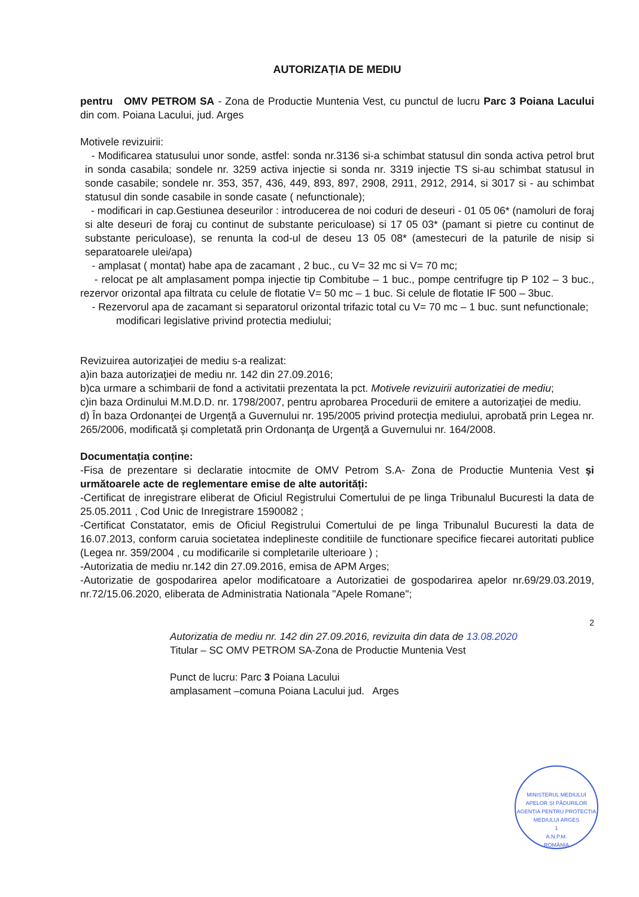AUTORIZAȚIA DE MEDIU
pentru OMV PETROM SA - Zona de Productie Muntenia Vest, cu punctul de lucru Parc 3 Poiana Lacului din com. Poiana Lacului, jud. Arges
Motivele revizuirii:
- Modificarea statusului unor sonde, astfel: sonda nr.3136 si-a schimbat statusul din sonda activa petrol brut in sonda casabila; sondele nr. 3259 activa injectie si sonda nr. 3319 injectie TS si-au schimbat statusul in sonde casabile; sondele nr. 353, 357, 436, 449, 893, 897, 2908, 2911, 2912, 2914, si 3017 si - au schimbat statusul din sonde casabile in sonde casate ( nefunctionale);
- modificari in cap.Gestiunea deseurilor : introducerea de noi coduri de deseuri - 01 05 06* (namoluri de foraj si alte deseuri de foraj cu continut de substante periculoase) si 17 05 03* (pamant si pietre cu continut de substante periculoase), se renunta la cod-ul de deseu 13 05 08* (amestecuri de la paturile de nisip si separatoarele ulei/apa)
- amplasat ( montat) habe apa de zacamant , 2 buc., cu V= 32 mc si V= 70 mc;
- relocat pe alt amplasament pompa injectie tip Combitube – 1 buc., pompe centrifugre tip P 102 – 3 buc., rezervor orizontal apa filtrata cu celule de flotatie V= 50 mc – 1 buc. Si celule de flotatie IF 500 – 3buc.
- Rezervorul apa de zacamant si separatorul orizontal trifazic total cu V= 70 mc – 1 buc. sunt nefunctionale;
modificari legislative privind protectia mediului;
Revizuirea autorizaţiei de mediu s-a realizat:
a)in baza autorizaţiei de mediu nr. 142 din 27.09.2016;
b)ca urmare a schimbarii de fond a activitatii prezentata la pct. Motivele revizuirii autorizatiei de mediu;
c)in baza Ordinului M.M.D.D. nr. 1798/2007, pentru aprobarea Procedurii de emitere a autorizaţiei de mediu.
d) În baza Ordonanţei de Urgenţă a Guvernului nr. 195/2005 privind protecţia mediului, aprobată prin Legea nr. 265/2006, modificată şi completată prin Ordonanţa de Urgenţă a Guvernului nr. 164/2008.
Documentația conține:
-Fisa de prezentare si declaratie intocmite de OMV Petrom S.A- Zona de Productie Muntenia Vest și următoarele acte de reglementare emise de alte autorități:
-Certificat de inregistrare eliberat de Oficiul Registrului Comertului de pe linga Tribunalul Bucuresti la data de 25.05.2011 , Cod Unic de Inregistrare 1590082 ;
-Certificat Constatator, emis de Oficiul Registrului Comertului de pe linga Tribunalul Bucuresti la data de 16.07.2013, conform caruia societatea indeplineste conditiile de functionare specifice fiecarei autoritati publice (Legea nr. 359/2004 , cu modificarile si completarile ulterioare ) ;
-Autorizatia de mediu nr.142 din 27.09.2016, emisa de APM Arges;
-Autorizatie de gospodarirea apelor modificatoare a Autorizatiei de gospodarirea apelor nr.69/29.03.2019, nr.72/15.06.2020, eliberata de Administratia Nationala "Apele Romane";
2
Autorizatia de mediu nr. 142 din 27.09.2016, revizuita din data de 13.08.2020
Titular – SC OMV PETROM SA-Zona de Productie Muntenia Vest
Punct de lucru: Parc 3 Poiana Lacului
amplasament –comuna Poiana Lacului jud. Arges
MINISTERUL MEDIULUI APELOR ȘI PĂDURILOR
AGENȚIA PENTRU PROTECȚIA MEDIULUI ARGEȘ
1
A.N.P.M.
ROMÂNIA